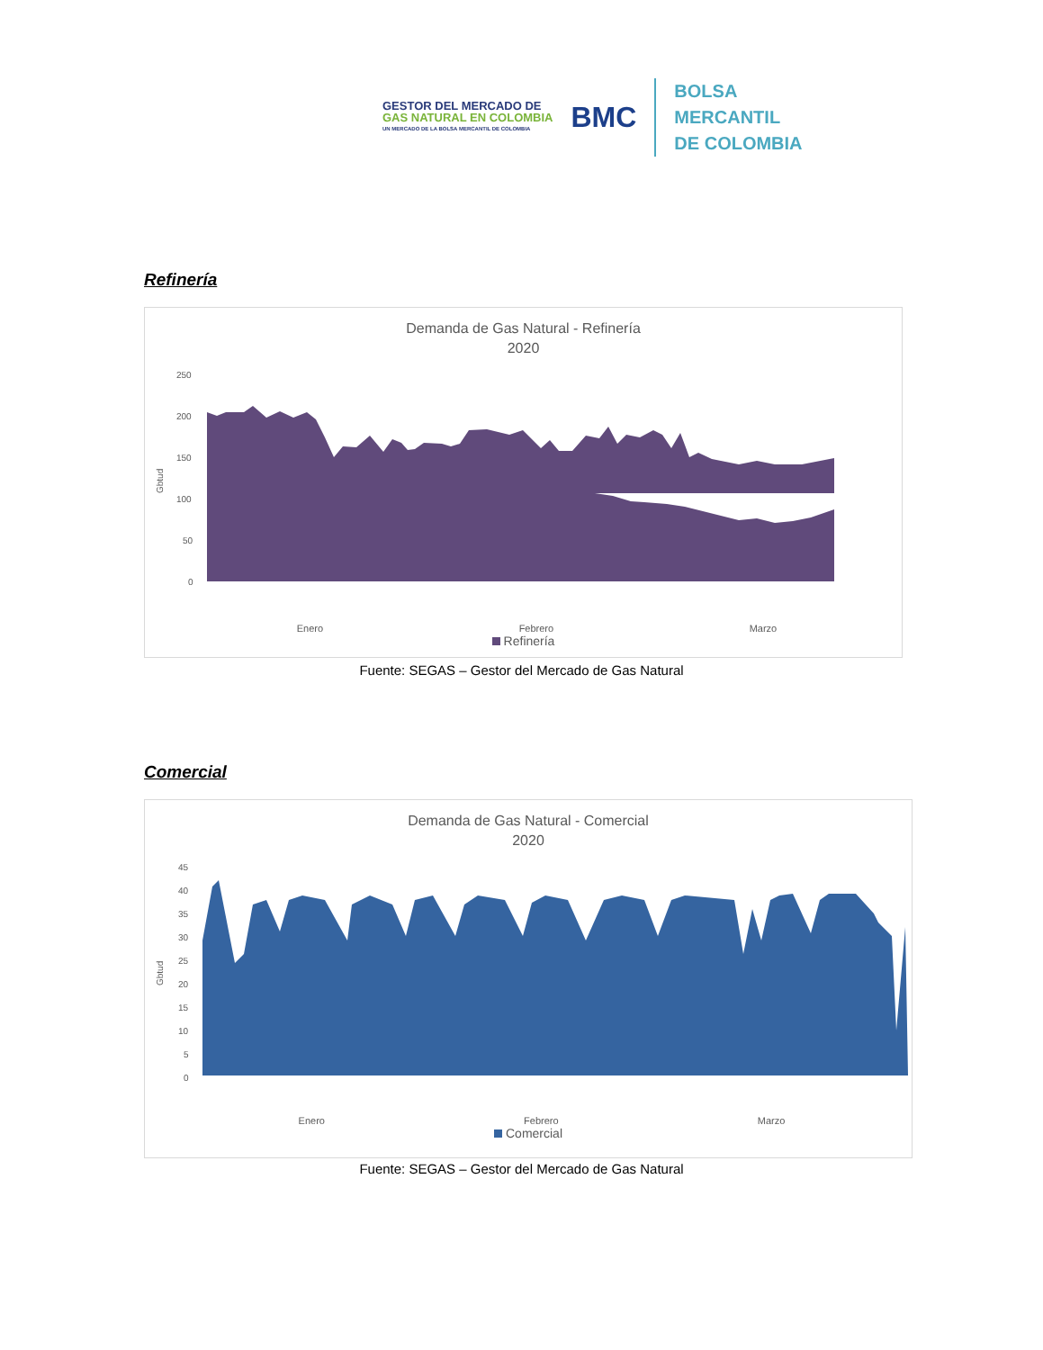GESTOR DEL MERCADO DE
GAS NATURAL EN COLOMBIA
UN MERCADO DE LA BOLSA MERCANTIL DE COLOMBIA
BMC
BOLSA
MERCANTIL
DE COLOMBIA
Refinería
Demanda de Gas Natural - Refinería
2020
250
200
150
100
50
0
Gbtud
Enero Febrero Marzo
Refinería
Fuente: SEGAS – Gestor del Mercado de Gas Natural
Comercial
Demanda de Gas Natural - Comercial
2020
45
40
35
30
25
20
15
10
5
0
Gbtud
Enero Febrero Marzo
Comercial
Fuente: SEGAS – Gestor del Mercado de Gas Natural